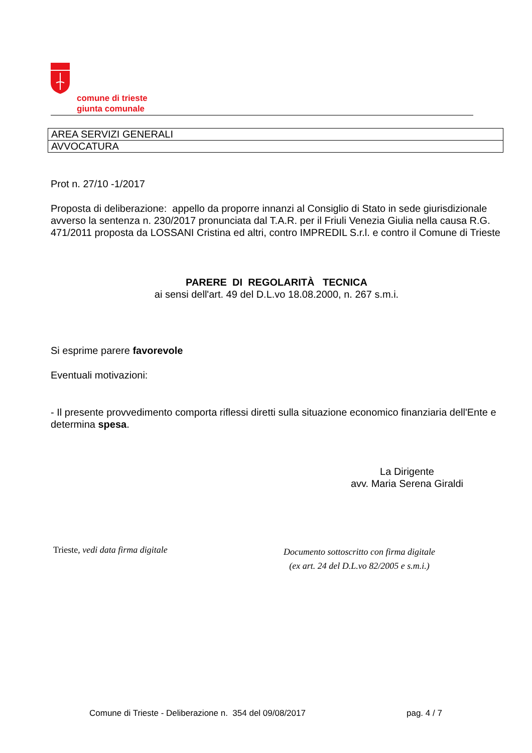comune di trieste
giunta comunale
| AREA SERVIZI GENERALI |
| AVVOCATURA |
Prot n. 27/10 -1/2017
Proposta di deliberazione: appello da proporre innanzi al Consiglio di Stato in sede giurisdizionale avverso la sentenza n. 230/2017 pronunciata dal T.A.R. per il Friuli Venezia Giulia nella causa R.G. 471/2011 proposta da LOSSANI Cristina ed altri, contro IMPREDIL S.r.l. e contro il Comune di Trieste
PARERE DI REGOLARITÀ TECNICA
ai sensi dell'art. 49 del D.L.vo 18.08.2000, n. 267 s.m.i.
Si esprime parere favorevole
Eventuali motivazioni:
- Il presente provvedimento comporta riflessi diretti sulla situazione economico finanziaria dell'Ente e determina spesa.
La Dirigente
avv. Maria Serena Giraldi
Trieste, vedi data firma digitale
Documento sottoscritto con firma digitale
(ex art. 24 del D.L.vo 82/2005 e s.m.i.)
Comune di Trieste - Deliberazione n. 354 del 09/08/2017 pag. 4 / 7